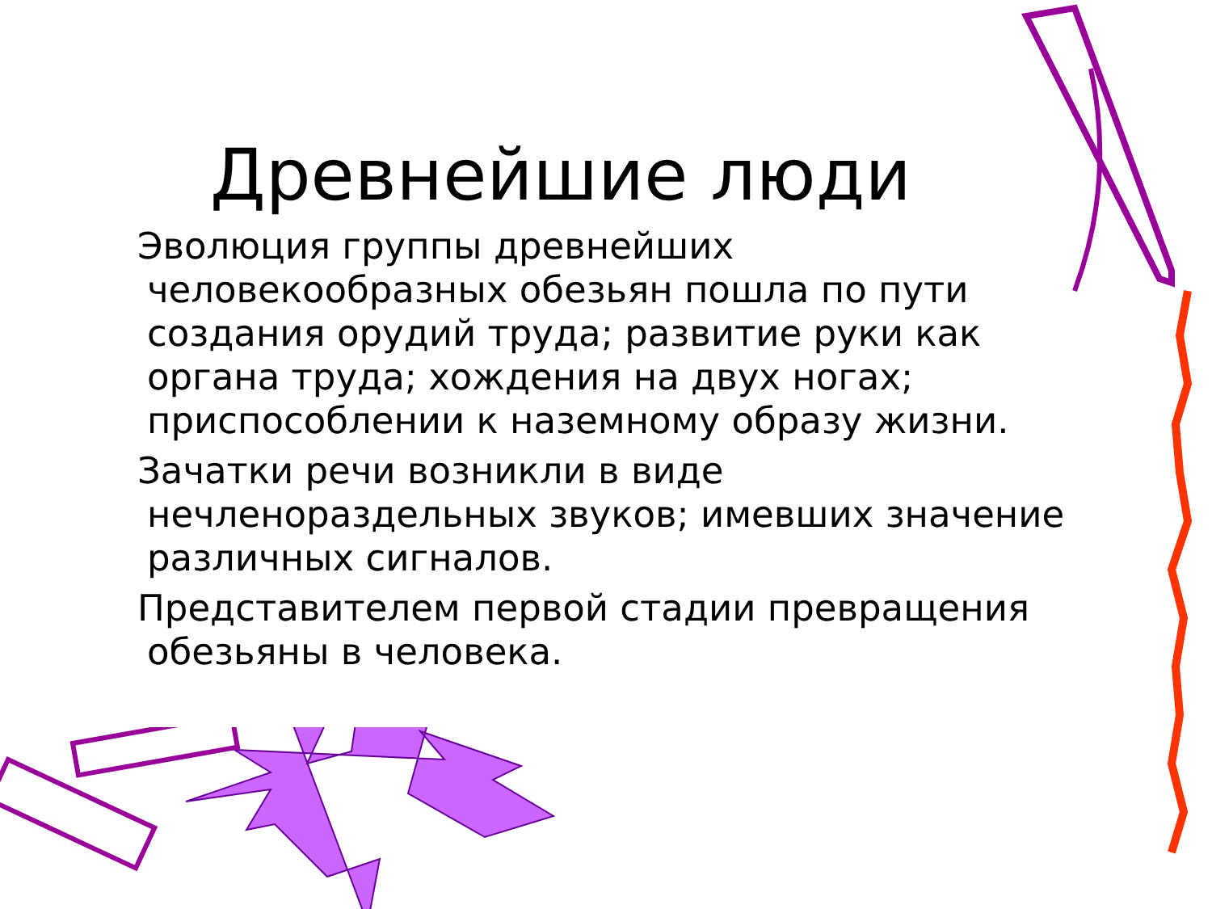Древнейшие люди
Эволюция группы древнейших человекообразных обезьян пошла по пути создания орудий труда; развитие руки как органа труда; хождения на двух ногах; приспособлении к наземному образу жизни.
Зачатки речи возникли в виде нечленораздельных звуков; имевших значение различных сигналов.
Представителем первой стадии превращения обезьяны в человека.